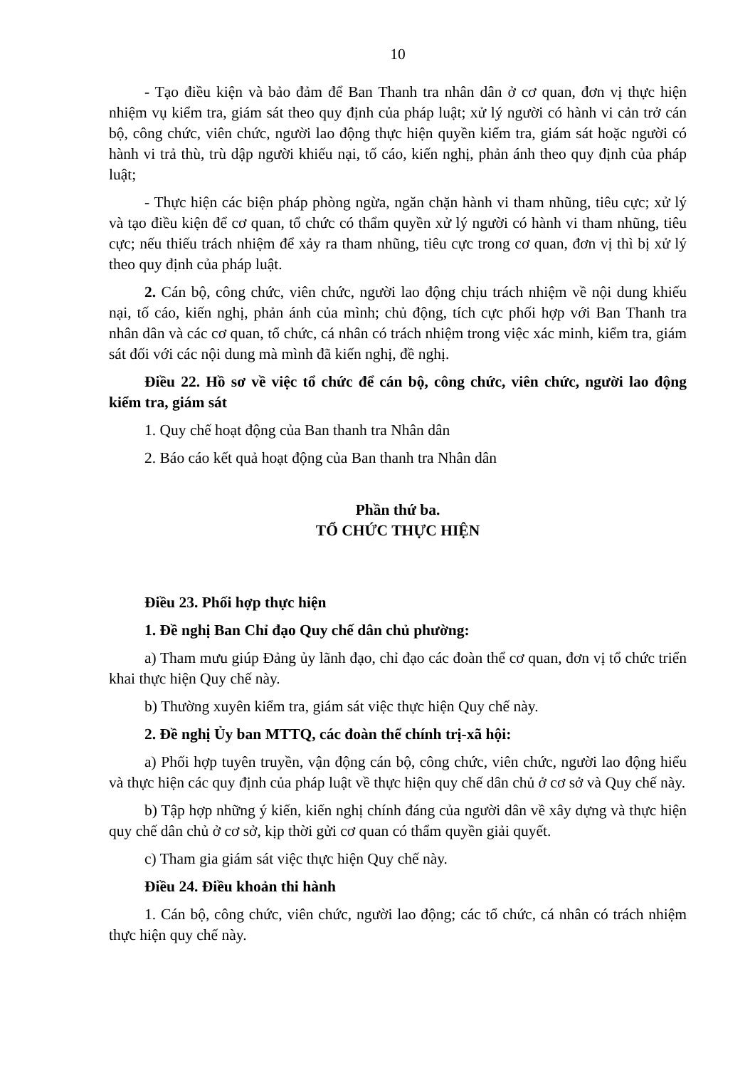10
- Tạo điều kiện và bảo đảm để Ban Thanh tra nhân dân ở cơ quan, đơn vị thực hiện nhiệm vụ kiểm tra, giám sát theo quy định của pháp luật; xử lý người có hành vi cản trở cán bộ, công chức, viên chức, người lao động thực hiện quyền kiểm tra, giám sát hoặc người có hành vi trả thù, trù dập người khiếu nại, tố cáo, kiến nghị, phản ánh theo quy định của pháp luật;
- Thực hiện các biện pháp phòng ngừa, ngăn chặn hành vi tham nhũng, tiêu cực; xử lý và tạo điều kiện để cơ quan, tổ chức có thẩm quyền xử lý người có hành vi tham nhũng, tiêu cực; nếu thiếu trách nhiệm để xảy ra tham nhũng, tiêu cực trong cơ quan, đơn vị thì bị xử lý theo quy định của pháp luật.
2. Cán bộ, công chức, viên chức, người lao động chịu trách nhiệm về nội dung khiếu nại, tố cáo, kiến nghị, phản ánh của mình; chủ động, tích cực phối hợp với Ban Thanh tra nhân dân và các cơ quan, tổ chức, cá nhân có trách nhiệm trong việc xác minh, kiểm tra, giám sát đối với các nội dung mà mình đã kiến nghị, đề nghị.
Điều 22. Hồ sơ về việc tổ chức để cán bộ, công chức, viên chức, người lao động kiểm tra, giám sát
1. Quy chế hoạt động của Ban thanh tra Nhân dân
2. Báo cáo kết quả hoạt động của Ban thanh tra Nhân dân
Phần thứ ba.
TỔ CHỨC THỰC HIỆN
Điều 23. Phối hợp thực hiện
1. Đề nghị Ban Chỉ đạo Quy chế dân chủ phường:
a) Tham mưu giúp Đảng ủy lãnh đạo, chỉ đạo các đoàn thể cơ quan, đơn vị tổ chức triển khai thực hiện Quy chế này.
b) Thường xuyên kiểm tra, giám sát việc thực hiện Quy chế này.
2. Đề nghị Ủy ban MTTQ, các đoàn thể chính trị-xã hội:
a) Phối hợp tuyên truyền, vận động cán bộ, công chức, viên chức, người lao động hiểu và thực hiện các quy định của pháp luật về thực hiện quy chế dân chủ ở cơ sở và Quy chế này.
b) Tập hợp những ý kiến, kiến nghị chính đáng của người dân về xây dựng và thực hiện quy chế dân chủ ở cơ sở, kịp thời gửi cơ quan có thẩm quyền giải quyết.
c) Tham gia giám sát việc thực hiện Quy chế này.
Điều 24. Điều khoản thi hành
1. Cán bộ, công chức, viên chức, người lao động; các tổ chức, cá nhân có trách nhiệm thực hiện quy chế này.